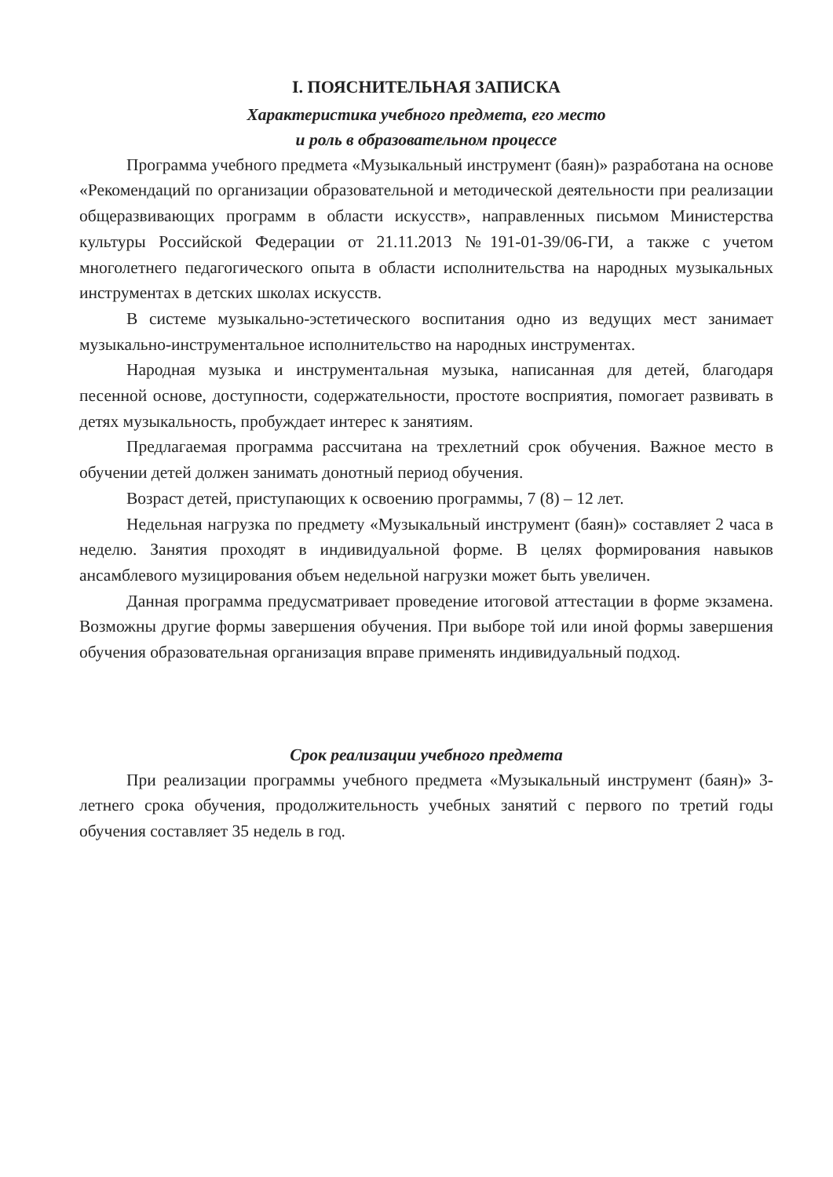I. ПОЯСНИТЕЛЬНАЯ ЗАПИСКА
Характеристика учебного предмета, его место
и роль в образовательном процессе
Программа учебного предмета «Музыкальный инструмент (баян)» разработана на основе «Рекомендаций по организации образовательной и методической деятельности при реализации общеразвивающих программ в области искусств», направленных письмом Министерства культуры Российской Федерации от 21.11.2013 №191-01-39/06-ГИ, а также с учетом многолетнего педагогического опыта в области исполнительства на народных музыкальных инструментах в детских школах искусств.
В системе музыкально-эстетического воспитания одно из ведущих мест занимает музыкально-инструментальное исполнительство на народных инструментах.
Народная музыка и инструментальная музыка, написанная для детей, благодаря песенной основе, доступности, содержательности, простоте восприятия, помогает развивать в детях музыкальность, пробуждает интерес к занятиям.
Предлагаемая программа рассчитана на трехлетний срок обучения. Важное место в обучении детей должен занимать донотный период обучения.
Возраст детей, приступающих к освоению программы, 7 (8) – 12 лет.
Недельная нагрузка по предмету «Музыкальный инструмент (баян)» составляет 2 часа в неделю. Занятия проходят в индивидуальной форме. В целях формирования навыков ансамблевого музицирования объем недельной нагрузки может быть увеличен.
Данная программа предусматривает проведение итоговой аттестации в форме экзамена. Возможны другие формы завершения обучения. При выборе той или иной формы завершения обучения образовательная организация вправе применять индивидуальный подход.
Срок реализации учебного предмета
При реализации программы учебного предмета «Музыкальный инструмент (баян)» 3-летнего срока обучения, продолжительность учебных занятий с первого по третий годы обучения составляет 35 недель в год.